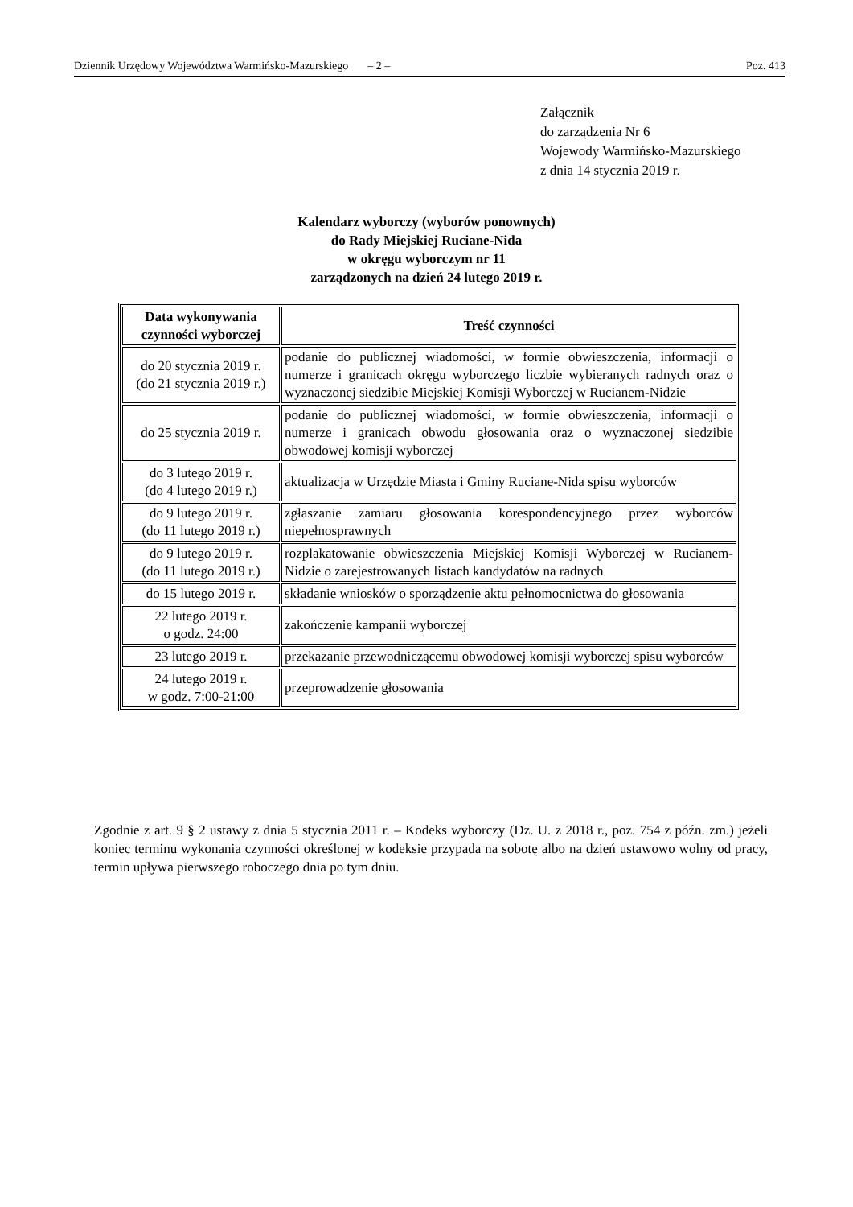Dziennik Urzędowy Województwa Warmińsko-Mazurskiego – 2 – Poz. 413
Załącznik
do zarządzenia Nr 6
Wojewody Warmińsko-Mazurskiego
z dnia 14 stycznia 2019 r.
Kalendarz wyborczy (wyborów ponownych)
do Rady Miejskiej Ruciane-Nida
w okręgu wyborczym nr 11
zarządzonych na dzień 24 lutego 2019 r.
| Data wykonywania czynności wyborczej | Treść czynności |
| --- | --- |
| do 20 stycznia 2019 r. (do 21 stycznia 2019 r.) | podanie do publicznej wiadomości, w formie obwieszczenia, informacji o numerze i granicach okręgu wyborczego liczbie wybieranych radnych oraz o wyznaczonej siedzibie Miejskiej Komisji Wyborczej w Rucianem-Nidzie |
| do 25 stycznia 2019 r. | podanie do publicznej wiadomości, w formie obwieszczenia, informacji o numerze i granicach obwodu głosowania oraz o wyznaczonej siedzibie obwodowej komisji wyborczej |
| do 3 lutego 2019 r. (do 4 lutego 2019 r.) | aktualizacja w Urzędzie Miasta i Gminy Ruciane-Nida spisu wyborców |
| do 9 lutego 2019 r. (do 11 lutego 2019 r.) | zgłaszanie zamiaru głosowania korespondencyjnego przez wyborców niepełnosprawnych |
| do 9 lutego 2019 r. (do 11 lutego 2019 r.) | rozplakatowanie obwieszczenia Miejskiej Komisji Wyborczej w Rucianem-Nidzie o zarejestrowanych listach kandydatów na radnych |
| do 15 lutego 2019 r. | składanie wniosków o sporządzenie aktu pełnomocnictwa do głosowania |
| 22 lutego 2019 r. o godz. 24:00 | zakończenie kampanii wyborczej |
| 23 lutego 2019 r. | przekazanie przewodniczącemu obwodowej komisji wyborczej spisu wyborców |
| 24 lutego 2019 r. w godz. 7:00-21:00 | przeprowadzenie głosowania |
Zgodnie z art. 9 § 2 ustawy z dnia 5 stycznia 2011 r. – Kodeks wyborczy (Dz. U. z 2018 r., poz. 754 z późn. zm.) jeżeli koniec terminu wykonania czynności określonej w kodeksie przypada na sobotę albo na dzień ustawowo wolny od pracy, termin upływa pierwszego roboczego dnia po tym dniu.